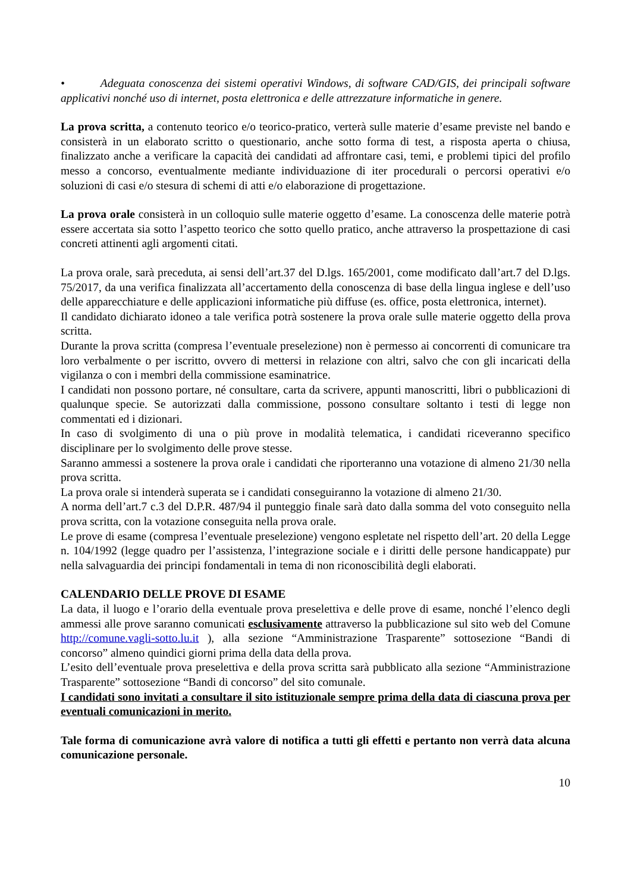• Adeguata conoscenza dei sistemi operativi Windows, di software CAD/GIS, dei principali software applicativi nonché uso di internet, posta elettronica e delle attrezzature informatiche in genere.
La prova scritta, a contenuto teorico e/o teorico-pratico, verterà sulle materie d’esame previste nel bando e consisterà in un elaborato scritto o questionario, anche sotto forma di test, a risposta aperta o chiusa, finalizzato anche a verificare la capacità dei candidati ad affrontare casi, temi, e problemi tipici del profilo messo a concorso, eventualmente mediante individuazione di iter procedurali o percorsi operativi e/o soluzioni di casi e/o stesura di schemi di atti e/o elaborazione di progettazione.
La prova orale consisterà in un colloquio sulle materie oggetto d’esame. La conoscenza delle materie potrà essere accertata sia sotto l’aspetto teorico che sotto quello pratico, anche attraverso la prospettazione di casi concreti attinenti agli argomenti citati.
La prova orale, sarà preceduta, ai sensi dell’art.37 del D.lgs. 165/2001, come modificato dall’art.7 del D.lgs. 75/2017, da una verifica finalizzata all’accertamento della conoscenza di base della lingua inglese e dell’uso delle apparecchiature e delle applicazioni informatiche più diffuse (es. office, posta elettronica, internet).
Il candidato dichiarato idoneo a tale verifica potrà sostenere la prova orale sulle materie oggetto della prova scritta.
Durante la prova scritta (compresa l’eventuale preselezione) non è permesso ai concorrenti di comunicare tra loro verbalmente o per iscritto, ovvero di mettersi in relazione con altri, salvo che con gli incaricati della vigilanza o con i membri della commissione esaminatrice.
I candidati non possono portare, né consultare, carta da scrivere, appunti manoscritti, libri o pubblicazioni di qualunque specie. Se autorizzati dalla commissione, possono consultare soltanto i testi di legge non commentati ed i dizionari.
In caso di svolgimento di una o più prove in modalità telematica, i candidati riceveranno specifico disciplinare per lo svolgimento delle prove stesse.
Saranno ammessi a sostenere la prova orale i candidati che riporteranno una votazione di almeno 21/30 nella prova scritta.
La prova orale si intenderà superata se i candidati conseguiranno la votazione di almeno 21/30.
A norma dell’art.7 c.3 del D.P.R. 487/94 il punteggio finale sarà dato dalla somma del voto conseguito nella prova scritta, con la votazione conseguita nella prova orale.
Le prove di esame (compresa l’eventuale preselezione) vengono espletate nel rispetto dell’art. 20 della Legge n. 104/1992 (legge quadro per l’assistenza, l’integrazione sociale e i diritti delle persone handicappate) pur nella salvaguardia dei principi fondamentali in tema di non riconoscibilità degli elaborati.
CALENDARIO DELLE PROVE DI ESAME
La data, il luogo e l’orario della eventuale prova preselettiva e delle prove di esame, nonché l’elenco degli ammessi alle prove saranno comunicati esclusivamente attraverso la pubblicazione sul sito web del Comune http://comune.vagli-sotto.lu.it ), alla sezione “Amministrazione Trasparente” sottosezione “Bandi di concorso” almeno quindici giorni prima della data della prova.
L’esito dell’eventuale prova preselettiva e della prova scritta sarà pubblicato alla sezione “Amministrazione Trasparente” sottosezione “Bandi di concorso” del sito comunale.
I candidati sono invitati a consultare il sito istituzionale sempre prima della data di ciascuna prova per eventuali comunicazioni in merito.
Tale forma di comunicazione avrà valore di notifica a tutti gli effetti e pertanto non verrà data alcuna comunicazione personale.
10